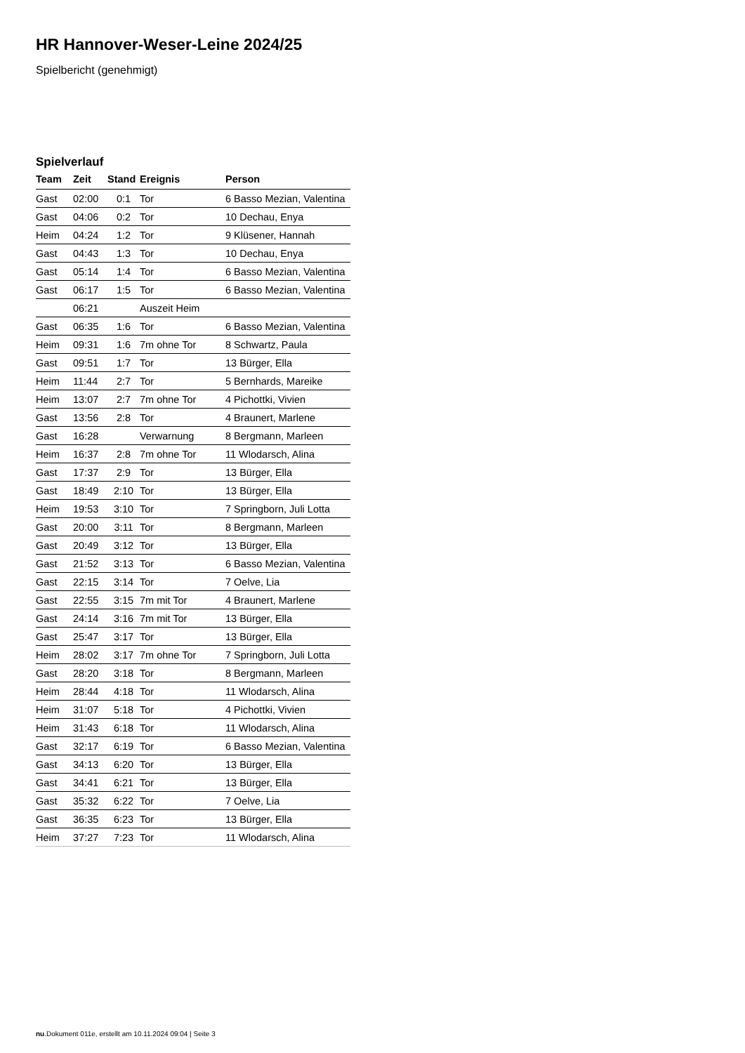HR Hannover-Weser-Leine 2024/25
Spielbericht (genehmigt)
Spielverlauf
| Team | Zeit | Stand | Ereignis | Person |
| --- | --- | --- | --- | --- |
| Gast | 02:00 | 0:1 | Tor | 6 Basso Mezian, Valentina |
| Gast | 04:06 | 0:2 | Tor | 10 Dechau, Enya |
| Heim | 04:24 | 1:2 | Tor | 9 Klüsener, Hannah |
| Gast | 04:43 | 1:3 | Tor | 10 Dechau, Enya |
| Gast | 05:14 | 1:4 | Tor | 6 Basso Mezian, Valentina |
| Gast | 06:17 | 1:5 | Tor | 6 Basso Mezian, Valentina |
| | 06:21 | | Auszeit Heim | |
| Gast | 06:35 | 1:6 | Tor | 6 Basso Mezian, Valentina |
| Heim | 09:31 | 1:6 | 7m ohne Tor | 8 Schwartz, Paula |
| Gast | 09:51 | 1:7 | Tor | 13 Bürger, Ella |
| Heim | 11:44 | 2:7 | Tor | 5 Bernhards, Mareike |
| Heim | 13:07 | 2:7 | 7m ohne Tor | 4 Pichottki, Vivien |
| Gast | 13:56 | 2:8 | Tor | 4 Braunert, Marlene |
| Gast | 16:28 | | Verwarnung | 8 Bergmann, Marleen |
| Heim | 16:37 | 2:8 | 7m ohne Tor | 11 Wlodarsch, Alina |
| Gast | 17:37 | 2:9 | Tor | 13 Bürger, Ella |
| Gast | 18:49 | 2:10 | Tor | 13 Bürger, Ella |
| Heim | 19:53 | 3:10 | Tor | 7 Springborn, Juli Lotta |
| Gast | 20:00 | 3:11 | Tor | 8 Bergmann, Marleen |
| Gast | 20:49 | 3:12 | Tor | 13 Bürger, Ella |
| Gast | 21:52 | 3:13 | Tor | 6 Basso Mezian, Valentina |
| Gast | 22:15 | 3:14 | Tor | 7 Oelve, Lia |
| Gast | 22:55 | 3:15 | 7m mit Tor | 4 Braunert, Marlene |
| Gast | 24:14 | 3:16 | 7m mit Tor | 13 Bürger, Ella |
| Gast | 25:47 | 3:17 | Tor | 13 Bürger, Ella |
| Heim | 28:02 | 3:17 | 7m ohne Tor | 7 Springborn, Juli Lotta |
| Gast | 28:20 | 3:18 | Tor | 8 Bergmann, Marleen |
| Heim | 28:44 | 4:18 | Tor | 11 Wlodarsch, Alina |
| Heim | 31:07 | 5:18 | Tor | 4 Pichottki, Vivien |
| Heim | 31:43 | 6:18 | Tor | 11 Wlodarsch, Alina |
| Gast | 32:17 | 6:19 | Tor | 6 Basso Mezian, Valentina |
| Gast | 34:13 | 6:20 | Tor | 13 Bürger, Ella |
| Gast | 34:41 | 6:21 | Tor | 13 Bürger, Ella |
| Gast | 35:32 | 6:22 | Tor | 7 Oelve, Lia |
| Gast | 36:35 | 6:23 | Tor | 13 Bürger, Ella |
| Heim | 37:27 | 7:23 | Tor | 11 Wlodarsch, Alina |
nu.Dokument 011e, erstellt am 10.11.2024 09:04 | Seite 3